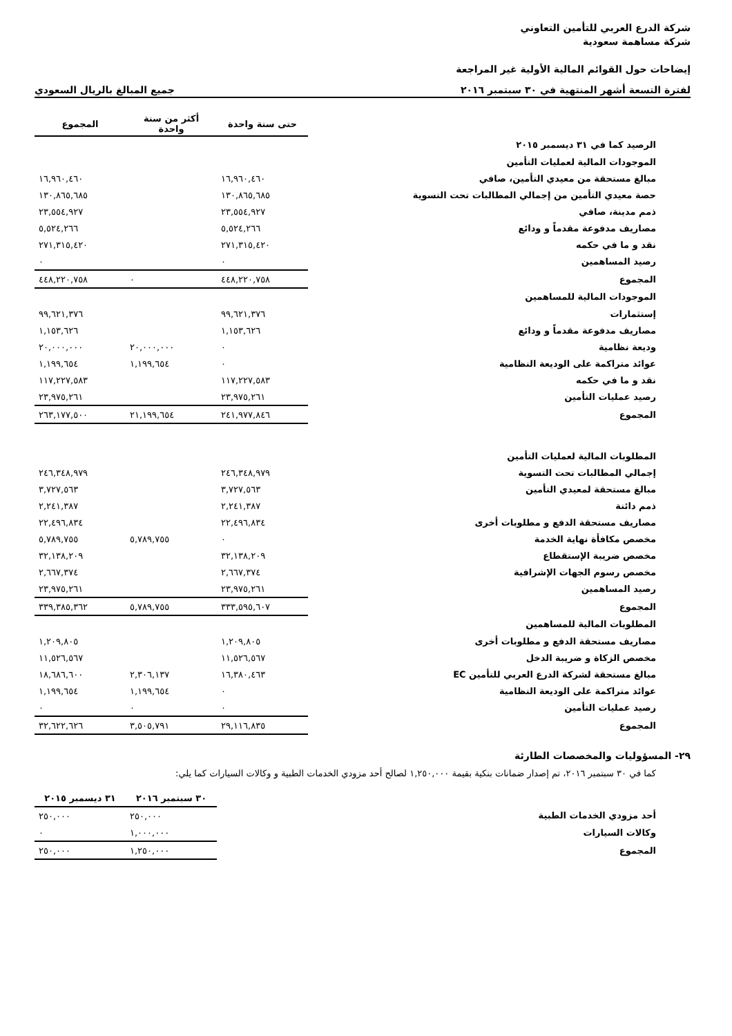شركة الدرع العربي للتأمين التعاوني
شركة مساهمة سعودية
إيضاحات حول القوائم المالية الأولية غير المراجعة
لفترة التسعة أشهر المنتهية في ٣٠ سبتمبر ٢٠١٦ جميع المبالغ بالريال السعودي
| | حتى سنة واحدة | أكثر من سنة واحدة | المجموع |
| الرصيد كما في ٣١ ديسمبر ٢٠١٥ | | | |
| الموجودات المالية لعمليات التأمين | | | |
| مبالغ مستحقة من معيدي التأمين، صافي | ١٦,٩٦٠,٤٦٠ | | ١٦,٩٦٠,٤٦٠ |
| حصة معيدي التأمين من إجمالي المطالبات تحت التسوية | ١٣٠,٨٦٥,٦٨٥ | | ١٣٠,٨٦٥,٦٨٥ |
| ذمم مدينة، صافي | ٢٣,٥٥٤,٩٢٧ | | ٢٣,٥٥٤,٩٢٧ |
| مصاريف مدفوعة مقدماً و ودائع | ٥,٥٢٤,٢٦٦ | | ٥,٥٢٤,٢٦٦ |
| نقد و ما في حكمه | ٢٧١,٣١٥,٤٢٠ | | ٢٧١,٣١٥,٤٢٠ |
| رصيد المساهمين | ٠ | | ٠ |
| المجموع | ٤٤٨,٢٢٠,٧٥٨ | ٠ | ٤٤٨,٢٢٠,٧٥٨ |
| الموجودات المالية للمساهمين | | | |
| إستثمارات | ٩٩,٦٢١,٣٧٦ | | ٩٩,٦٢١,٣٧٦ |
| مصاريف مدفوعة مقدماً و ودائع | ١,١٥٣,٦٢٦ | | ١,١٥٣,٦٢٦ |
| وديعة نظامية | ٠ | ٢٠,٠٠٠,٠٠٠ | ٢٠,٠٠٠,٠٠٠ |
| عوائد متراكمة على الوديعة النظامية | ٠ | ١,١٩٩,٦٥٤ | ١,١٩٩,٦٥٤ |
| نقد و ما في حكمه | ١١٧,٢٢٧,٥٨٣ | | ١١٧,٢٢٧,٥٨٣ |
| رصيد عمليات التأمين | ٢٣,٩٧٥,٢٦١ | | ٢٣,٩٧٥,٢٦١ |
| المجموع | ٢٤١,٩٧٧,٨٤٦ | ٢١,١٩٩,٦٥٤ | ٢٦٣,١٧٧,٥٠٠ |
| المطلوبات المالية لعمليات التأمين | | | |
| إجمالي المطالبات تحت التسوية | ٢٤٦,٣٤٨,٩٧٩ | | ٢٤٦,٣٤٨,٩٧٩ |
| مبالغ مستحقة لمعيدي التأمين | ٣,٧٢٧,٥٦٣ | | ٣,٧٢٧,٥٦٣ |
| ذمم دائنة | ٢,٢٤١,٣٨٧ | | ٢,٢٤١,٣٨٧ |
| مصاريف مستحقة الدفع و مطلوبات أخرى | ٢٢,٤٩٦,٨٣٤ | | ٢٢,٤٩٦,٨٣٤ |
| مخصص مكافأة نهاية الخدمة | ٠ | ٥,٧٨٩,٧٥٥ | ٥,٧٨٩,٧٥٥ |
| مخصص ضريبة الإستقطاع | ٣٢,١٣٨,٢٠٩ | | ٣٢,١٣٨,٢٠٩ |
| مخصص رسوم الجهات الإشرافية | ٢,٦٦٧,٣٧٤ | | ٢,٦٦٧,٣٧٤ |
| رصيد المساهمين | ٢٣,٩٧٥,٢٦١ | | ٢٣,٩٧٥,٢٦١ |
| المجموع | ٣٣٣,٥٩٥,٦٠٧ | ٥,٧٨٩,٧٥٥ | ٣٣٩,٣٨٥,٣٦٢ |
| المطلوبات المالية للمساهمين | | | |
| مصاريف مستحقة الدفع و مطلوبات أخرى | ١,٢٠٩,٨٠٥ | | ١,٢٠٩,٨٠٥ |
| مخصص الزكاة و ضريبة الدخل | ١١,٥٢٦,٥٦٧ | | ١١,٥٢٦,٥٦٧ |
| مبالغ مستحقة لشركة الدرع العربي للتأمين EC | ١٦,٣٨٠,٤٦٣ | ٢,٣٠٦,١٣٧ | ١٨,٦٨٦,٦٠٠ |
| عوائد متراكمة على الوديعة النظامية | ٠ | ١,١٩٩,٦٥٤ | ١,١٩٩,٦٥٤ |
| رصيد عمليات التأمين | ٠ | ٠ | ٠ |
| المجموع | ٢٩,١١٦,٨٣٥ | ٣,٥٠٥,٧٩١ | ٣٢,٦٢٢,٦٢٦ |
٢٩- المسؤوليات والمخصصات الطارئة
كما في ٣٠ سبتمبر ٢٠١٦، تم إصدار ضمانات بنكية بقيمة ١,٢٥٠,٠٠٠ لصالح أحد مزودي الخدمات الطبية و وكالات السيارات كما يلي:
| | ٣٠ سبتمبر ٢٠١٦ | ٣١ ديسمبر ٢٠١٥ |
| أحد مزودي الخدمات الطبية | ٢٥٠,٠٠٠ | ٢٥٠,٠٠٠ |
| وكالات السيارات | ١,٠٠٠,٠٠٠ | ٠ |
| المجموع | ١,٢٥٠,٠٠٠ | ٢٥٠,٠٠٠ |